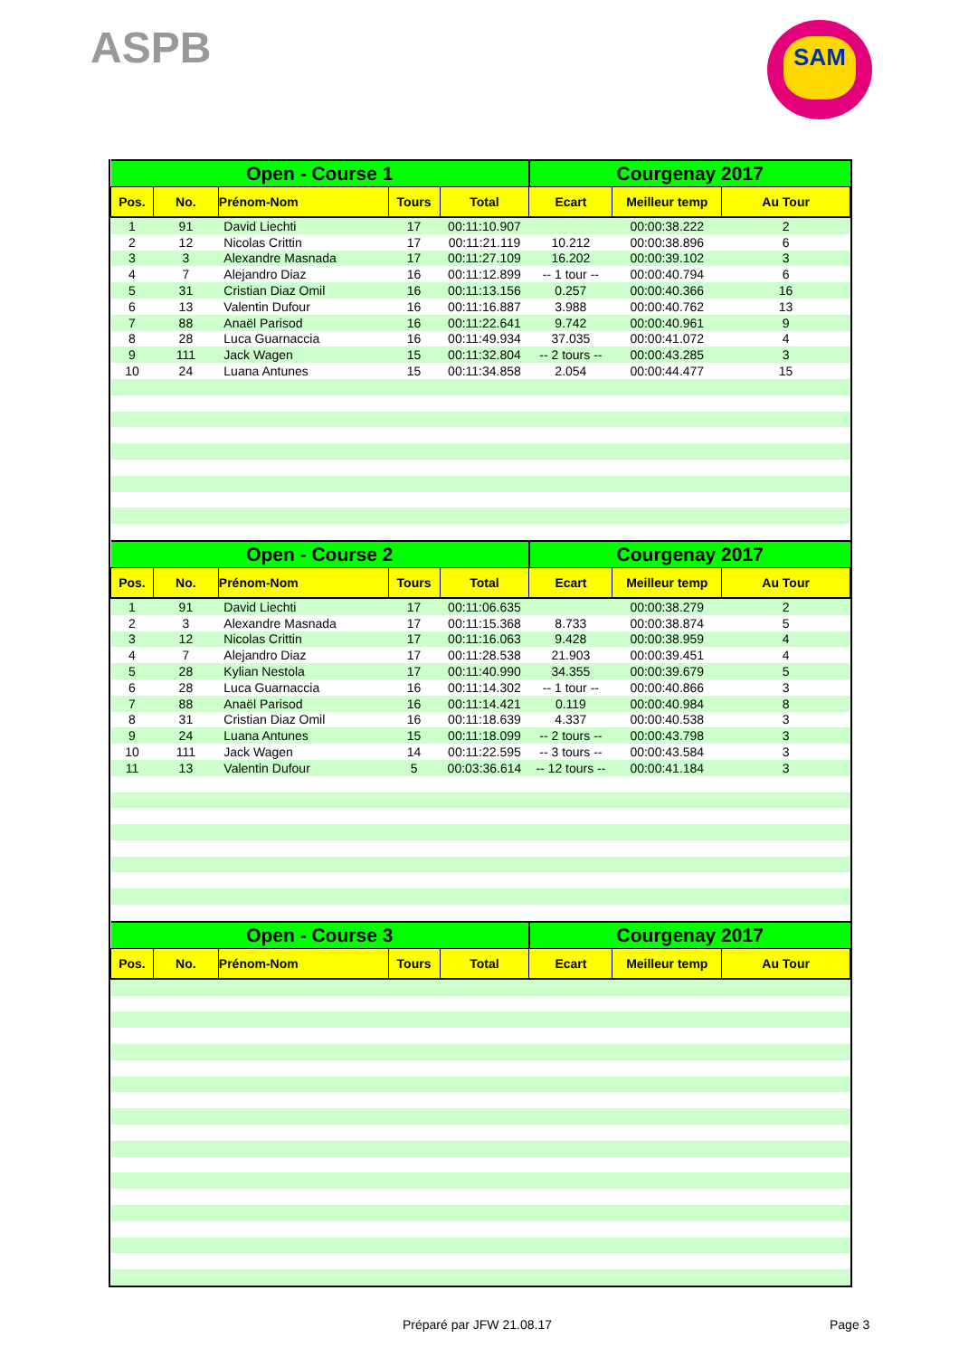ASPB SAM
| Open - Course 1 | | | | | Courgenay 2017 | | |
| --- | --- | --- | --- | --- | --- | --- | --- |
| Pos. | No. | Prénom-Nom | Tours | Total | Ecart | Meilleur temp | Au Tour |
| 1 | 91 | David Liechti | 17 | 00:11:10.907 | | 00:00:38.222 | 2 |
| 2 | 12 | Nicolas Crittin | 17 | 00:11:21.119 | 10.212 | 00:00:38.896 | 6 |
| 3 | 3 | Alexandre Masnada | 17 | 00:11:27.109 | 16.202 | 00:00:39.102 | 3 |
| 4 | 7 | Alejandro Diaz | 16 | 00:11:12.899 | -- 1 tour -- | 00:00:40.794 | 6 |
| 5 | 31 | Cristian Diaz Omil | 16 | 00:11:13.156 | 0.257 | 00:00:40.366 | 16 |
| 6 | 13 | Valentin Dufour | 16 | 00:11:16.887 | 3.988 | 00:00:40.762 | 13 |
| 7 | 88 | Anaël Parisod | 16 | 00:11:22.641 | 9.742 | 00:00:40.961 | 9 |
| 8 | 28 | Luca Guarnaccia | 16 | 00:11:49.934 | 37.035 | 00:00:41.072 | 4 |
| 9 | 111 | Jack Wagen | 15 | 00:11:32.804 | -- 2 tours -- | 00:00:43.285 | 3 |
| 10 | 24 | Luana Antunes | 15 | 00:11:34.858 | 2.054 | 00:00:44.477 | 15 |
| Open - Course 2 | | | | | Courgenay 2017 | | |
| Pos. | No. | Prénom-Nom | Tours | Total | Ecart | Meilleur temp | Au Tour |
| 1 | 91 | David Liechti | 17 | 00:11:06.635 | | 00:00:38.279 | 2 |
| 2 | 3 | Alexandre Masnada | 17 | 00:11:15.368 | 8.733 | 00:00:38.874 | 5 |
| 3 | 12 | Nicolas Crittin | 17 | 00:11:16.063 | 9.428 | 00:00:38.959 | 4 |
| 4 | 7 | Alejandro Diaz | 17 | 00:11:28.538 | 21.903 | 00:00:39.451 | 4 |
| 5 | 28 | Kylian Nestola | 17 | 00:11:40.990 | 34.355 | 00:00:39.679 | 5 |
| 6 | 28 | Luca Guarnaccia | 16 | 00:11:14.302 | -- 1 tour -- | 00:00:40.866 | 3 |
| 7 | 88 | Anaël Parisod | 16 | 00:11:14.421 | 0.119 | 00:00:40.984 | 8 |
| 8 | 31 | Cristian Diaz Omil | 16 | 00:11:18.639 | 4.337 | 00:00:40.538 | 3 |
| 9 | 24 | Luana Antunes | 15 | 00:11:18.099 | -- 2 tours -- | 00:00:43.798 | 3 |
| 10 | 111 | Jack Wagen | 14 | 00:11:22.595 | -- 3 tours -- | 00:00:43.584 | 3 |
| 11 | 13 | Valentin Dufour | 5 | 00:03:36.614 | -- 12 tours -- | 00:00:41.184 | 3 |
| Open - Course 3 | | | | | Courgenay 2017 | | |
| Pos. | No. | Prénom-Nom | Tours | Total | Ecart | Meilleur temp | Au Tour |
Préparé par JFW 21.08.17 Page 3